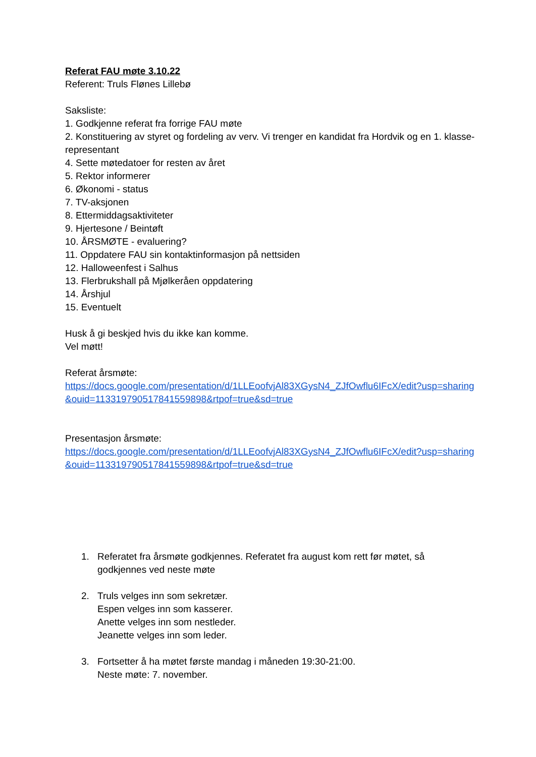Referat FAU møte 3.10.22
Referent: Truls Flønes Lillebø
Saksliste:
1. Godkjenne referat fra forrige FAU møte
2. Konstituering av styret og fordeling av verv. Vi trenger en kandidat fra Hordvik og en 1. klasse-representant
4. Sette møtedatoer for resten av året
5. Rektor informerer
6. Økonomi - status
7. TV-aksjonen
8. Ettermiddagsaktiviteter
9. Hjertesone / Beintøft
10. ÅRSMØTE - evaluering?
11. Oppdatere FAU sin kontaktinformasjon på nettsiden
12. Halloweenfest i Salhus
13. Flerbrukshall på Mjølkeråen oppdatering
14. Årshjul
15. Eventuelt
Husk å gi beskjed hvis du ikke kan komme.
Vel møtt!
Referat årsmøte:
https://docs.google.com/presentation/d/1LLEoofvjAl83XGysN4_ZJfOwflu6IFcX/edit?usp=sharing&ouid=113319790517841559898&rtpof=true&sd=true
Presentasjon årsmøte:
https://docs.google.com/presentation/d/1LLEoofvjAl83XGysN4_ZJfOwflu6IFcX/edit?usp=sharing&ouid=113319790517841559898&rtpof=true&sd=true
1. Referatet fra årsmøte godkjennes. Referatet fra august kom rett før møtet, så godkjennes ved neste møte
2. Truls velges inn som sekretær.
Espen velges inn som kasserer.
Anette velges inn som nestleder.
Jeanette velges inn som leder.
3. Fortsetter å ha møtet første mandag i måneden 19:30-21:00.
Neste møte: 7. november.